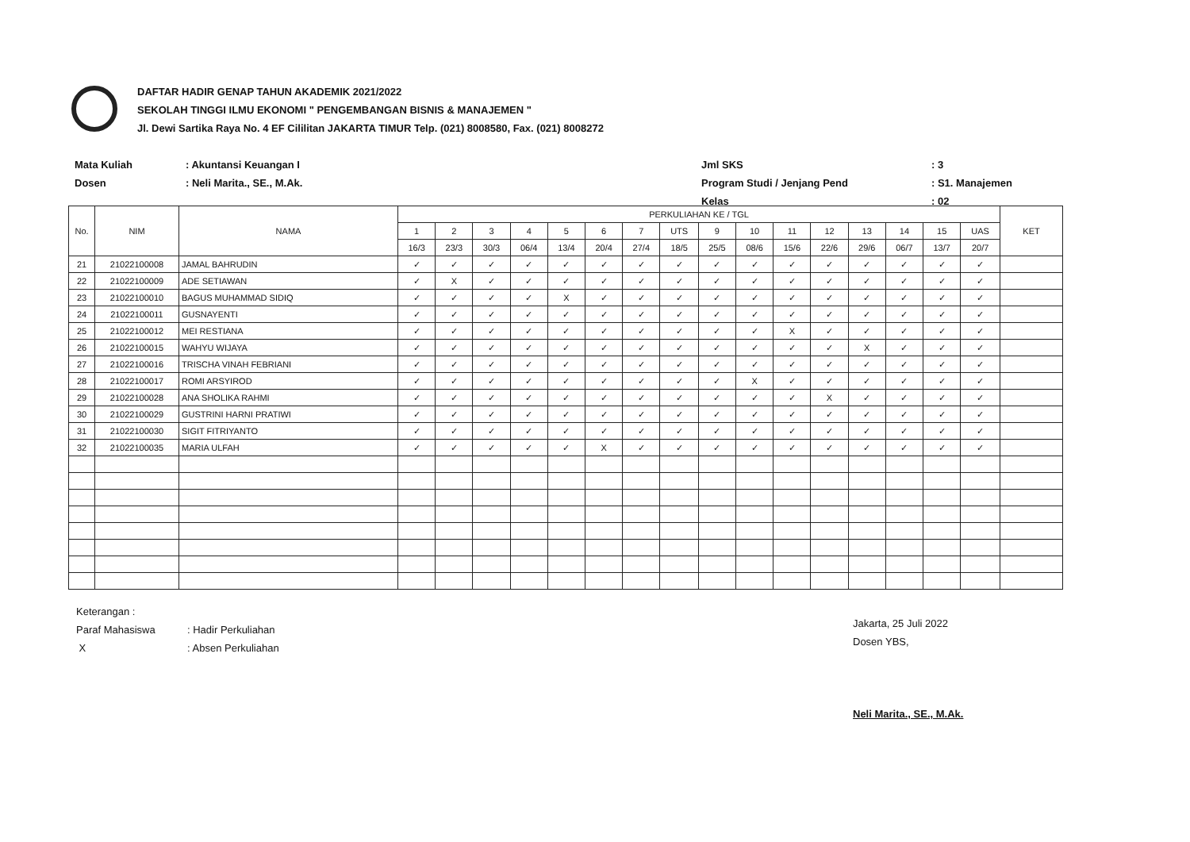DAFTAR HADIR GENAP TAHUN AKADEMIK 2021/2022
SEKOLAH TINGGI ILMU EKONOMI " PENGEMBANGAN BISNIS & MANAJEMEN "
Jl. Dewi Sartika Raya No. 4 EF Cililitan JAKARTA TIMUR Telp. (021) 8008580, Fax. (021) 8008272
| Mata Kuliah | : Akuntansi Keuangan I | Jml SKS | : 3 |
| Dosen | : Neli Marita., SE., M.Ak. | Program Studi / Jenjang Pend | : S1. Manajemen |
| | | Kelas | : 02 |
| No. | NIM | NAMA | PERKULIAHAN KE / TGL | | | | | | | | | | | | | | | | KET |
| --- | --- | --- | --- | --- | --- | --- | --- | --- | --- | --- | --- | --- | --- | --- | --- | --- | --- | --- | --- |
| | | | 1 | 2 | 3 | 4 | 5 | 6 | 7 | UTS | 9 | 10 | 11 | 12 | 13 | 14 | 15 | UAS | |
| | | | 16/3 | 23/3 | 30/3 | 06/4 | 13/4 | 20/4 | 27/4 | 18/5 | 25/5 | 08/6 | 15/6 | 22/6 | 29/6 | 06/7 | 13/7 | 20/7 | |
| 21 | 21022100008 | JAMAL BAHRUDIN | ✓ | ✓ | ✓ | ✓ | ✓ | ✓ | ✓ | ✓ | ✓ | ✓ | ✓ | ✓ | ✓ | ✓ | ✓ | ✓ | |
| 22 | 21022100009 | ADE SETIAWAN | ✓ | X | ✓ | ✓ | ✓ | ✓ | ✓ | ✓ | ✓ | ✓ | ✓ | ✓ | ✓ | ✓ | ✓ | ✓ | |
| 23 | 21022100010 | BAGUS MUHAMMAD SIDIQ | ✓ | ✓ | ✓ | ✓ | X | ✓ | ✓ | ✓ | ✓ | ✓ | ✓ | ✓ | ✓ | ✓ | ✓ | ✓ | |
| 24 | 21022100011 | GUSNAYENTI | ✓ | ✓ | ✓ | ✓ | ✓ | ✓ | ✓ | ✓ | ✓ | ✓ | ✓ | ✓ | ✓ | ✓ | ✓ | ✓ | |
| 25 | 21022100012 | MEI RESTIANA | ✓ | ✓ | ✓ | ✓ | ✓ | ✓ | ✓ | ✓ | ✓ | ✓ | X | ✓ | ✓ | ✓ | ✓ | ✓ | |
| 26 | 21022100015 | WAHYU WIJAYA | ✓ | ✓ | ✓ | ✓ | ✓ | ✓ | ✓ | ✓ | ✓ | ✓ | ✓ | ✓ | X | ✓ | ✓ | ✓ | |
| 27 | 21022100016 | TRISCHA VINAH FEBRIANI | ✓ | ✓ | ✓ | ✓ | ✓ | ✓ | ✓ | ✓ | ✓ | ✓ | ✓ | ✓ | ✓ | ✓ | ✓ | ✓ | |
| 28 | 21022100017 | ROMI ARSYIROD | ✓ | ✓ | ✓ | ✓ | ✓ | ✓ | ✓ | ✓ | ✓ | X | ✓ | ✓ | ✓ | ✓ | ✓ | ✓ | |
| 29 | 21022100028 | ANA SHOLIKA RAHMI | ✓ | ✓ | ✓ | ✓ | ✓ | ✓ | ✓ | ✓ | ✓ | ✓ | ✓ | X | ✓ | ✓ | ✓ | ✓ | |
| 30 | 21022100029 | GUSTRINI HARNI PRATIWI | ✓ | ✓ | ✓ | ✓ | ✓ | ✓ | ✓ | ✓ | ✓ | ✓ | ✓ | ✓ | ✓ | ✓ | ✓ | ✓ | |
| 31 | 21022100030 | SIGIT FITRIYANTO | ✓ | ✓ | ✓ | ✓ | ✓ | ✓ | ✓ | ✓ | ✓ | ✓ | ✓ | ✓ | ✓ | ✓ | ✓ | ✓ | |
| 32 | 21022100035 | MARIA ULFAH | ✓ | ✓ | ✓ | ✓ | ✓ | X | ✓ | ✓ | ✓ | ✓ | ✓ | ✓ | ✓ | ✓ | ✓ | ✓ | |
| Keterangan : | |
| Paraf Mahasiswa | : Hadir Perkuliahan |
| X | : Absen Perkuliahan |
Jakarta, 25 Juli 2022
Dosen YBS,
Neli Marita., SE., M.Ak.